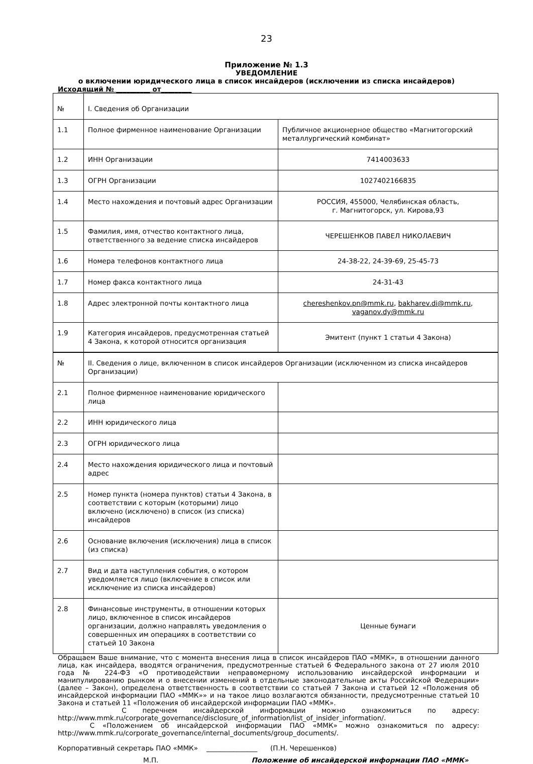23
Приложение № 1.3
УВЕДОМЛЕНИЕ
о включении юридического лица в список инсайдеров (исключении из списка инсайдеров)
Исходящий № __________ от_________
| № | I. Сведения об Организации | |
| 1.1 | Полное фирменное наименование Организации | Публичное акционерное общество «Магнитогорский металлургический комбинат» |
| 1.2 | ИНН Организации | 7414003633 |
| 1.3 | ОГРН Организации | 1027402166835 |
| 1.4 | Место нахождения и почтовый адрес Организации | РОССИЯ, 455000, Челябинская область, г. Магнитогорск, ул. Кирова,93 |
| 1.5 | Фамилия, имя, отчество контактного лица, ответственного за ведение списка инсайдеров | ЧЕРЕШЕНКОВ ПАВЕЛ НИКОЛАЕВИЧ |
| 1.6 | Номера телефонов контактного лица | 24-38-22, 24-39-69, 25-45-73 |
| 1.7 | Номер факса контактного лица | 24-31-43 |
| 1.8 | Адрес электронной почты контактного лица | chereshenkov.pn@mmk.ru , bakharev.di@mmk.ru , vaganov.dy@mmk.ru |
| 1.9 | Категория инсайдеров, предусмотренная статьей 4 Закона, к которой относится организация | Эмитент (пункт 1 статьи 4 Закона) |
| № | II. Сведения о лице, включенном в список инсайдеров Организации (исключенном из списка инсайдеров Организации) | |
| 2.1 | Полное фирменное наименование юридического лица | |
| 2.2 | ИНН юридического лица | |
| 2.3 | ОГРН юридического лица | |
| 2.4 | Место нахождения юридического лица и почтовый адрес | |
| 2.5 | Номер пункта (номера пунктов) статьи 4 Закона, в соответствии с которым (которыми) лицо включено (исключено) в список (из списка) инсайдеров | |
| 2.6 | Основание включения (исключения) лица в список (из списка) | |
| 2.7 | Вид и дата наступления события, о котором уведомляется лицо (включение в список или исключение из списка инсайдеров) | |
| 2.8 | Финансовые инструменты, в отношении которых лицо, включенное в список инсайдеров организации, должно направлять уведомления о совершенных им операциях в соответствии со статьей 10 Закона | Ценные бумаги |
Обращаем Ваше внимание, что с момента внесения лица в список инсайдеров ПАО «ММК», в отношении данного лица, как инсайдера, вводятся ограничения, предусмотренные статьей 6 Федерального закона от 27 июля 2010 года № 224-ФЗ «О противодействии неправомерному использованию инсайдерской информации и манипулированию рынком и о внесении изменений в отдельные законодательные акты Российской Федерации» (далее – Закон), определена ответственность в соответствии со статьей 7 Закона и статьей 12 «Положения об инсайдерской информации ПАО «ММК»» и на такое лицо возлагаются обязанности, предусмотренные статьей 10 Закона и статьей 11 «Положения об инсайдерской информации ПАО «ММК».
С перечнем инсайдерской информации можно ознакомиться по адресу: http://www.mmk.ru/corporate_governance/disclosure_of_information/list_of_insider_information/.
С «Положением об инсайдерской информации ПАО «ММК» можно ознакомиться по адресу: http://www.mmk.ru/corporate_governance/internal_documents/group_documents/.
Корпоративный секретарь ПАО «ММК» _______________ (П.Н. Черешенков)
М.П. Положение об инсайдерской информации ПАО «ММК»